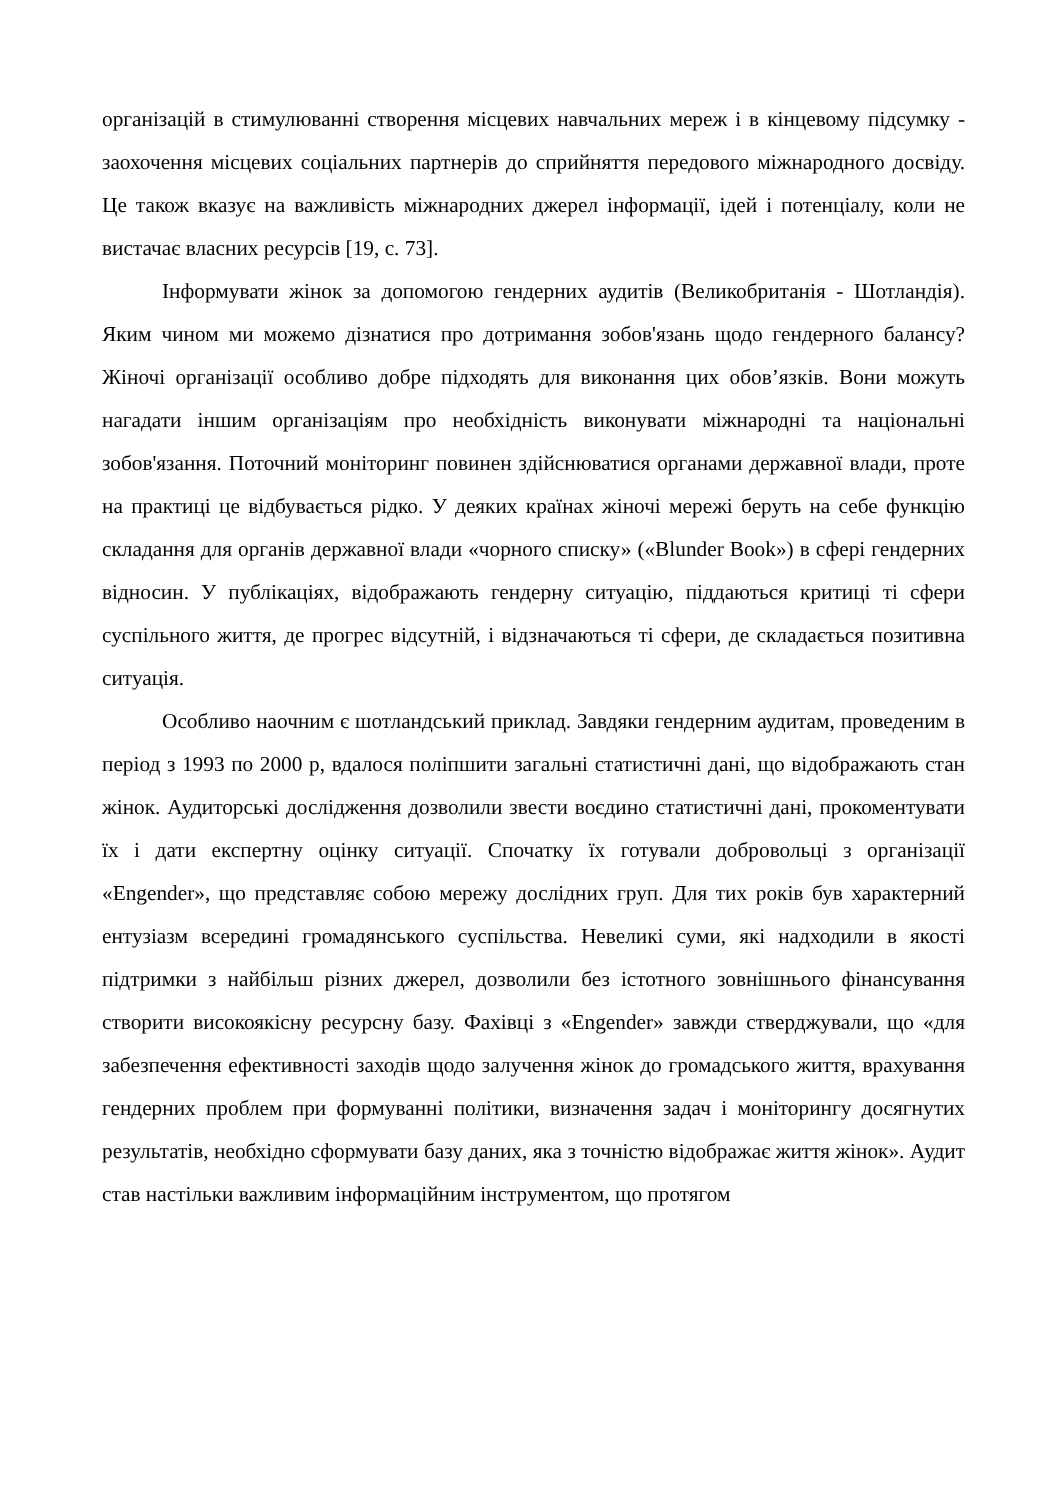організацій в стимулюванні створення місцевих навчальних мереж і в кінцевому підсумку - заохочення місцевих соціальних партнерів до сприйняття передового міжнародного досвіду. Це також вказує на важливість міжнародних джерел інформації, ідей і потенціалу, коли не вистачає власних ресурсів [19, с. 73].
Інформувати жінок за допомогою гендерних аудитів (Великобританія - Шотландія). Яким чином ми можемо дізнатися про дотримання зобов'язань щодо гендерного балансу? Жіночі організації особливо добре підходять для виконання цих обов’язків. Вони можуть нагадати іншим організаціям про необхідність виконувати міжнародні та національні зобов'язання. Поточний моніторинг повинен здійснюватися органами державної влади, проте на практиці це відбувається рідко. У деяких країнах жіночі мережі беруть на себе функцію складання для органів державної влади «чорного списку» («Blunder Book») в сфері гендерних відносин. У публікаціях, відображають гендерну ситуацію, піддаються критиці ті сфери суспільного життя, де прогрес відсутній, і відзначаються ті сфери, де складається позитивна ситуація.
Особливо наочним є шотландський приклад. Завдяки гендерним аудитам, проведеним в період з 1993 по 2000 р, вдалося поліпшити загальні статистичні дані, що відображають стан жінок. Аудиторські дослідження дозволили звести воєдино статистичні дані, прокоментувати їх і дати експертну оцінку ситуації. Спочатку їх готували добровольці з організації «Engender», що представляє собою мережу дослідних груп. Для тих років був характерний ентузіазм всередині громадянського суспільства. Невеликі суми, які надходили в якості підтримки з найбільш різних джерел, дозволили без істотного зовнішнього фінансування створити високоякісну ресурсну базу. Фахівці з «Engender» завжди стверджували, що «для забезпечення ефективності заходів щодо залучення жінок до громадського життя, врахування гендерних проблем при формуванні політики, визначення задач і моніторингу досягнутих результатів, необхідно сформувати базу даних, яка з точністю відображає життя жінок». Аудит став настільки важливим інформаційним інструментом, що протягом